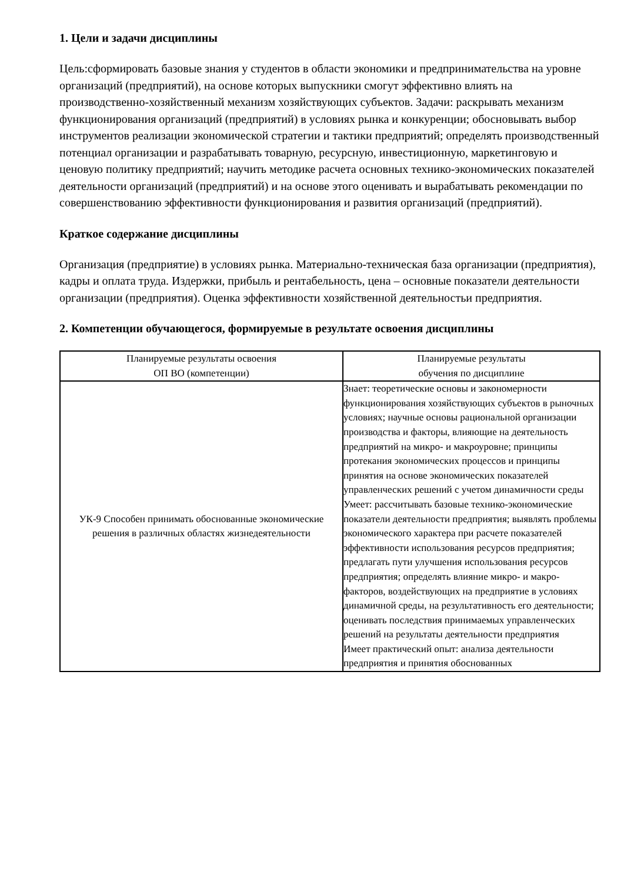1. Цели и задачи дисциплины
Цель:сформировать базовые знания у студентов в области экономики и предпринимательства на уровне организаций (предприятий), на основе которых выпускники смогут эффективно влиять на производственно-хозяйственный механизм хозяйствующих субъектов. Задачи: раскрывать механизм функционирования организаций (предприятий) в условиях рынка и конкуренции; обосновывать выбор инструментов реализации экономической стратегии и тактики предприятий; определять производственный потенциал организации и разрабатывать товарную, ресурсную, инвестиционную, маркетинговую и ценовую политику предприятий; научить методике расчета основных технико-экономических показателей деятельности организаций (предприятий) и на основе этого оценивать и вырабатывать рекомендации по совершенствованию эффективности функционирования и развития организаций (предприятий).
Краткое содержание дисциплины
Организация (предприятие) в условиях рынка. Материально-техническая база организации (предприятия), кадры и оплата труда. Издержки, прибыль и рентабельность, цена – основные показатели деятельности организации (предприятия). Оценка эффективности хозяйственной деятельностьи предприятия.
2. Компетенции обучающегося, формируемые в результате освоения дисциплины
| Планируемые результаты освоения ОП ВО (компетенции) | Планируемые результаты обучения по дисциплине |
| --- | --- |
| УК-9 Способен принимать обоснованные экономические решения в различных областях жизнедеятельности | Знает: теоретические основы и закономерности функционирования хозяйствующих субъектов в рыночных условиях; научные основы рациональной организации производства и факторы, влияющие на деятельность предприятий на микро- и макроуровне; принципы протекания экономических процессов и принципы принятия на основе экономических показателей управленческих решений с учетом динамичности среды Умеет: рассчитывать базовые технико-экономические показатели деятельности предприятия; выявлять проблемы экономического характера при расчете показателей эффективности использования ресурсов предприятия; предлагать пути улучшения использования ресурсов предприятия; определять влияние микро- и макро- факторов, воздействующих на предприятие в условиях динамичной среды, на результативность его деятельности; оценивать последствия принимаемых управленческих решений на результаты деятельности предприятия Имеет практический опыт: анализа деятельности предприятия и принятия обоснованных |